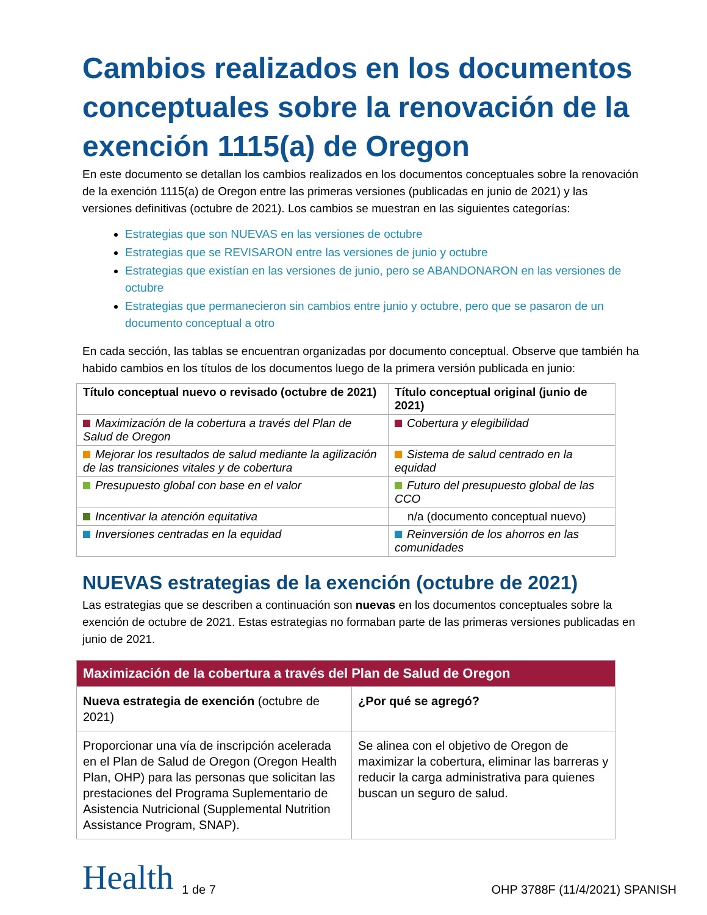Cambios realizados en los documentos conceptuales sobre la renovación de la exención 1115(a) de Oregon
En este documento se detallan los cambios realizados en los documentos conceptuales sobre la renovación de la exención 1115(a) de Oregon entre las primeras versiones (publicadas en junio de 2021) y las versiones definitivas (octubre de 2021). Los cambios se muestran en las siguientes categorías:
Estrategias que son NUEVAS en las versiones de octubre
Estrategias que se REVISARON entre las versiones de junio y octubre
Estrategias que existían en las versiones de junio, pero se ABANDONARON en las versiones de octubre
Estrategias que permanecieron sin cambios entre junio y octubre, pero que se pasaron de un documento conceptual a otro
En cada sección, las tablas se encuentran organizadas por documento conceptual. Observe que también ha habido cambios en los títulos de los documentos luego de la primera versión publicada en junio:
| Título conceptual nuevo o revisado (octubre de 2021) | Título conceptual original (junio de 2021) |
| --- | --- |
| Maximización de la cobertura a través del Plan de Salud de Oregon | Cobertura y elegibilidad |
| Mejorar los resultados de salud mediante la agilización de las transiciones vitales y de cobertura | Sistema de salud centrado en la equidad |
| Presupuesto global con base en el valor | Futuro del presupuesto global de las CCO |
| Incentivar la atención equitativa | n/a (documento conceptual nuevo) |
| Inversiones centradas en la equidad | Reinversión de los ahorros en las comunidades |
NUEVAS estrategias de la exención (octubre de 2021)
Las estrategias que se describen a continuación son nuevas en los documentos conceptuales sobre la exención de octubre de 2021. Estas estrategias no formaban parte de las primeras versiones publicadas en junio de 2021.
| Maximización de la cobertura a través del Plan de Salud de Oregon | |
| Nueva estrategia de exención (octubre de 2021) | ¿Por qué se agregó? |
| Proporcionar una vía de inscripción acelerada en el Plan de Salud de Oregon (Oregon Health Plan, OHP) para las personas que solicitan las prestaciones del Programa Suplementario de Asistencia Nutricional (Supplemental Nutrition Assistance Program, SNAP). | Se alinea con el objetivo de Oregon de maximizar la cobertura, eliminar las barreras y reducir la carga administrativa para quienes buscan un seguro de salud. |
Health
1 de 7
OHP 3788F (11/4/2021) SPANISH